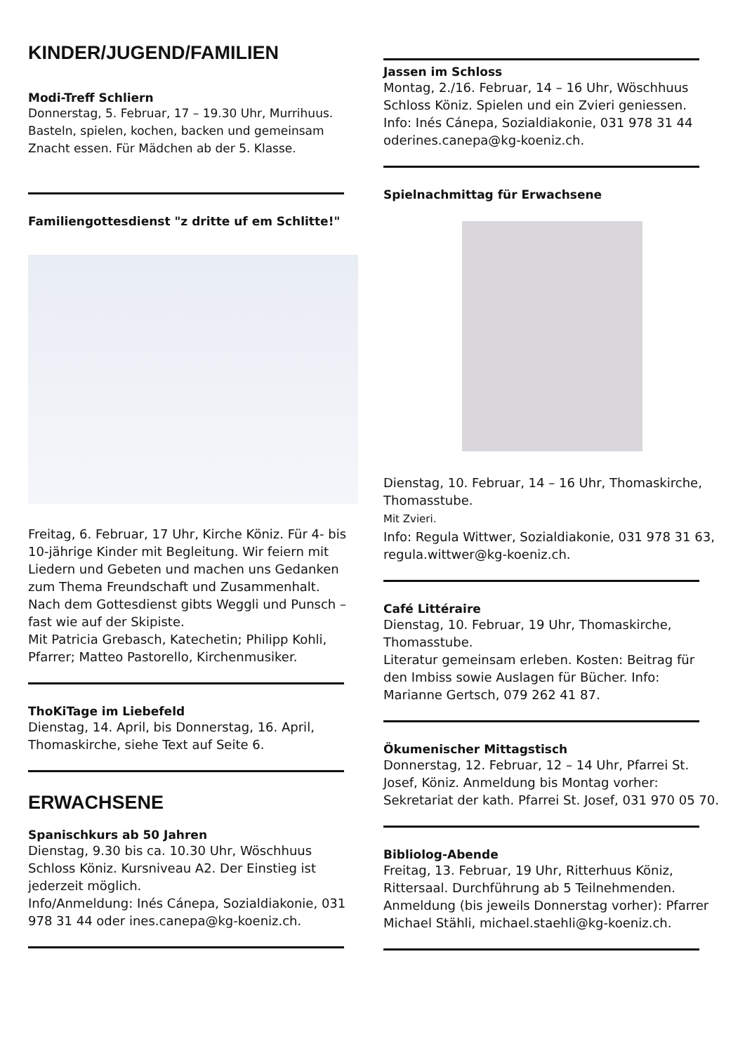KINDER/JUGEND/FAMILIEN
Modi-Treff Schliern
Donnerstag, 5. Februar, 17 – 19.30 Uhr, Murrihuus. Basteln, spielen, kochen, backen und gemeinsam Znacht essen. Für Mädchen ab der 5. Klasse.
Familiengottesdienst "z dritte uf em Schlitte!"
Freitag, 6. Februar, 17 Uhr, Kirche Köniz. Für 4- bis 10-jährige Kinder mit Begleitung. Wir feiern mit Liedern und Gebeten und machen uns Gedanken zum Thema Freundschaft und Zusammenhalt.
Nach dem Gottesdienst gibts Weggli und Punsch – fast wie auf der Skipiste.
Mit Patricia Grebasch, Katechetin; Philipp Kohli, Pfarrer; Matteo Pastorello, Kirchenmusiker.
ThoKiTage im Liebefeld
Dienstag, 14. April, bis Donnerstag, 16. April, Thomaskirche, siehe Text auf Seite 6.
ERWACHSENE
Spanischkurs ab 50 Jahren
Dienstag, 9.30 bis ca. 10.30 Uhr, Wöschhuus Schloss Köniz. Kursniveau A2. Der Einstieg ist jederzeit möglich.
Info/Anmeldung: Inés Cánepa, Sozialdiakonie, 031 978 31 44 oder ines.canepa@kg-koeniz.ch.
Jassen im Schloss
Montag, 2./16. Februar, 14 – 16 Uhr, Wöschhuus Schloss Köniz. Spielen und ein Zvieri geniessen.
Info: Inés Cánepa, Sozialdiakonie, 031 978 31 44 oderines.canepa@kg-koeniz.ch.
Spielnachmittag für Erwachsene
Dienstag, 10. Februar, 14 – 16 Uhr, Thomaskirche, Thomasstube.
Mit Zvieri.
Info: Regula Wittwer, Sozialdiakonie, 031 978 31 63, regula.wittwer@kg-koeniz.ch.
Café Littéraire
Dienstag, 10. Februar, 19 Uhr, Thomaskirche, Thomasstube.
Literatur gemeinsam erleben. Kosten: Beitrag für den Imbiss sowie Auslagen für Bücher. Info: Marianne Gertsch, 079 262 41 87.
Ökumenischer Mittagstisch
Donnerstag, 12. Februar, 12 – 14 Uhr, Pfarrei St. Josef, Köniz. Anmeldung bis Montag vorher: Sekretariat der kath. Pfarrei St. Josef, 031 970 05 70.
Bibliolog-Abende
Freitag, 13. Februar, 19 Uhr, Ritterhuus Köniz, Rittersaal. Durchführung ab 5 Teilnehmenden. Anmeldung (bis jeweils Donnerstag vorher): Pfarrer Michael Stähli, michael.staehli@kg-koeniz.ch.